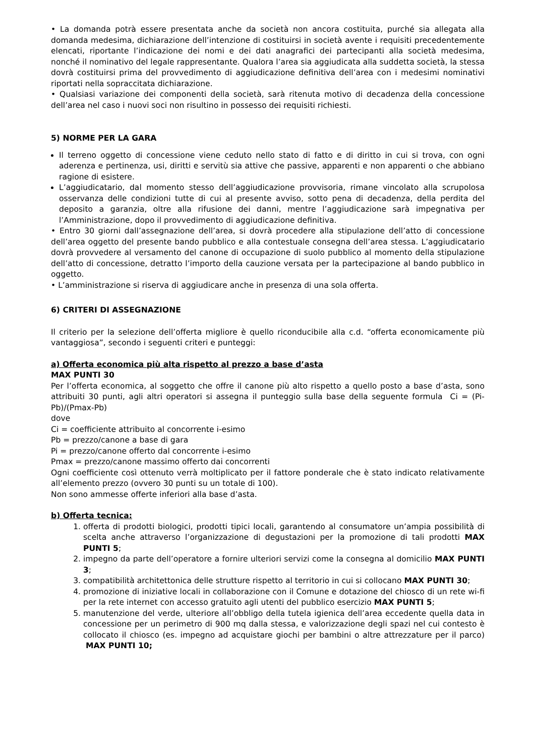• La domanda potrà essere presentata anche da società non ancora costituita, purché sia allegata alla domanda medesima, dichiarazione dell’intenzione di costituirsi in società avente i requisiti precedentemente elencati, riportante l’indicazione dei nomi e dei dati anagrafici dei partecipanti alla società medesima, nonché il nominativo del legale rappresentante. Qualora l’area sia aggiudicata alla suddetta società, la stessa dovrà costituirsi prima del provvedimento di aggiudicazione definitiva dell’area con i medesimi nominativi riportati nella sopraccitata dichiarazione.
• Qualsiasi variazione dei componenti della società, sarà ritenuta motivo di decadenza della concessione dell’area nel caso i nuovi soci non risultino in possesso dei requisiti richiesti.
5) NORME PER LA GARA
Il terreno oggetto di concessione viene ceduto nello stato di fatto e di diritto in cui si trova, con ogni aderenza e pertinenza, usi, diritti e servitù sia attive che passive, apparenti e non apparenti o che abbiano ragione di esistere.
L’aggiudicatario, dal momento stesso dell’aggiudicazione provvisoria, rimane vincolato alla scrupolosa osservanza delle condizioni tutte di cui al presente avviso, sotto pena di decadenza, della perdita del deposito a garanzia, oltre alla rifusione dei danni, mentre l’aggiudicazione sarà impegnativa per l’Amministrazione, dopo il provvedimento di aggiudicazione definitiva.
• Entro 30 giorni dall’assegnazione dell’area, si dovrà procedere alla stipulazione dell’atto di concessione dell’area oggetto del presente bando pubblico e alla contestuale consegna dell’area stessa. L’aggiudicatario dovrà provvedere al versamento del canone di occupazione di suolo pubblico al momento della stipulazione dell’atto di concessione, detratto l’importo della cauzione versata per la partecipazione al bando pubblico in oggetto.
• L’amministrazione si riserva di aggiudicare anche in presenza di una sola offerta.
6) CRITERI DI ASSEGNAZIONE
Il criterio per la selezione dell’offerta migliore è quello riconducibile alla c.d. “offerta economicamente più vantaggiosa”, secondo i seguenti criteri e punteggi:
a) Offerta economica più alta rispetto al prezzo a base d’asta
MAX PUNTI 30
Per l’offerta economica, al soggetto che offre il canone più alto rispetto a quello posto a base d’asta, sono attribuiti 30 punti, agli altri operatori si assegna il punteggio sulla base della seguente formula Ci = (Pi-Pb)/(Pmax-Pb)
dove
Ci = coefficiente attribuito al concorrente i-esimo
Pb = prezzo/canone a base di gara
Pi = prezzo/canone offerto dal concorrente i-esimo
Pmax = prezzo/canone massimo offerto dai concorrenti
Ogni coefficiente così ottenuto verrà moltiplicato per il fattore ponderale che è stato indicato relativamente all’elemento prezzo (ovvero 30 punti su un totale di 100).
Non sono ammesse offerte inferiori alla base d’asta.
b) Offerta tecnica:
1. offerta di prodotti biologici, prodotti tipici locali, garantendo al consumatore un’ampia possibilità di scelta anche attraverso l’organizzazione di degustazioni per la promozione di tali prodotti MAX PUNTI 5;
2. impegno da parte dell’operatore a fornire ulteriori servizi come la consegna al domicilio MAX PUNTI 3;
3. compatibilità architettonica delle strutture rispetto al territorio in cui si collocano MAX PUNTI 30;
4. promozione di iniziative locali in collaborazione con il Comune e dotazione del chiosco di un rete wi-fi per la rete internet con accesso gratuito agli utenti del pubblico esercizio MAX PUNTI 5;
5. manutenzione del verde, ulteriore all’obbligo della tutela igienica dell’area eccedente quella data in concessione per un perimetro di 900 mq dalla stessa, e valorizzazione degli spazi nel cui contesto è collocato il chiosco (es. impegno ad acquistare giochi per bambini o altre attrezzature per il parco) MAX PUNTI 10;